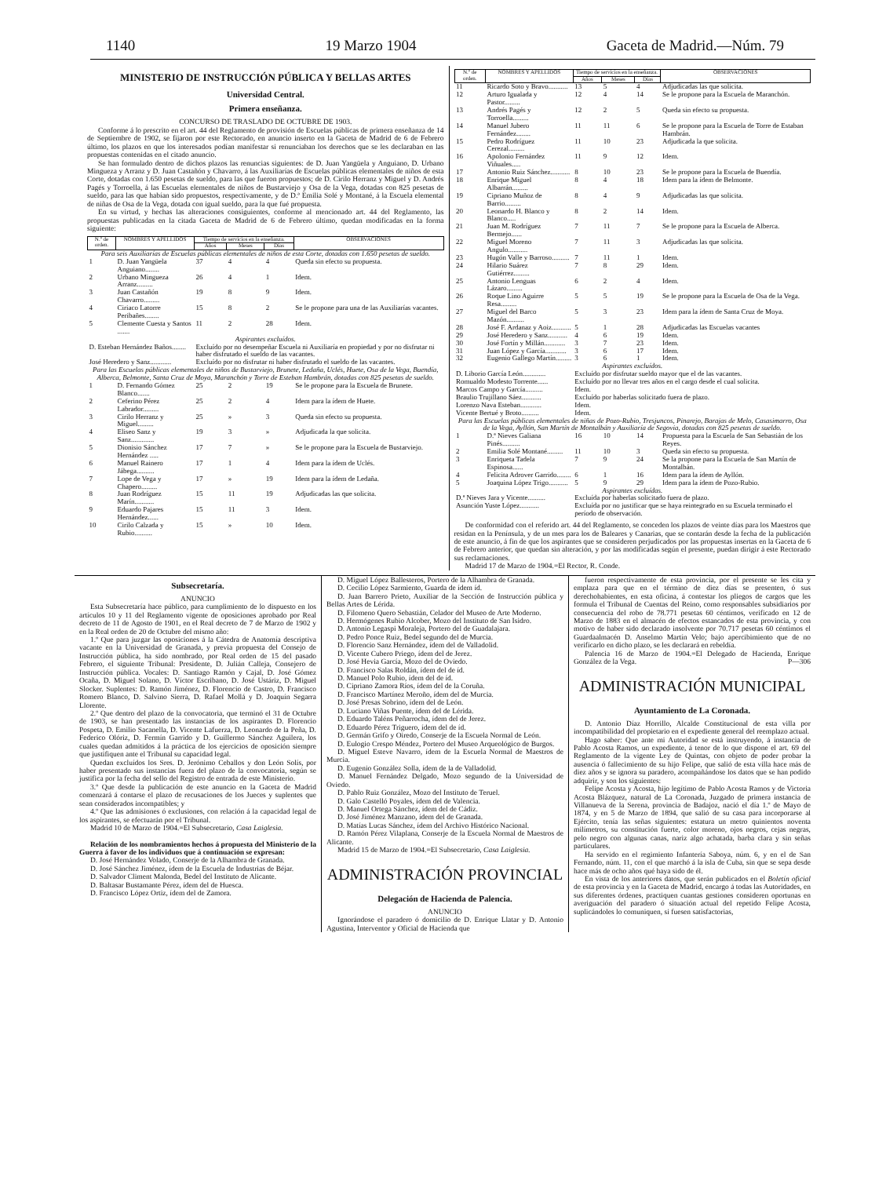1140 19 Marzo 1904 Gaceta de Madrid.—Núm. 79
MINISTERIO DE INSTRUCCIÓN PÚBLICA Y BELLAS ARTES
Universidad Central.
Primera enseñanza.
CONCURSO DE TRASLADO DE OCTUBRE DE 1903.
Conforme á lo prescrito en el art. 44 del Reglamento de provisión de Escuelas públicas de primera enseñanza de 14 de Septiembre de 1902, se fijaron por este Rectorado, en anuncio inserto en la Gaceta de Madrid de 6 de Febrero último, los plazos en que los interesados podían manifestar si renunciaban los derechos que se les declaraban en las propuestas contenidas en el citado anuncio.
Se han formulado dentro de dichos plazos las renuncias siguientes: de D. Juan Yangüela y Anguiano, D. Urbano Mingueza y Arranz y D. Juan Castañón y Chavarro, á las Auxiliarías de Escuelas públicas elementales de niños de esta Corte, dotadas con 1.650 pesetas de sueldo, para las que fueron propuestos; de D. Cirilo Herranz y Miguel y D. Andrés Pagés y Torroella, á las Escuelas elementales de niños de Bustarviejo y Osa de la Vega, dotadas con 825 pesetas de sueldo, para las que habían sido propuestos, respectivamente, y de D.ª Emilia Solé y Montané, á la Escuela elemental de niñas de Osa de la Vega, dotada con igual sueldo, para la que fué propuesta.
En su virtud, y hechas las alteraciones consiguientes, conforme al mencionado art. 44 del Reglamento, las propuestas publicadas en la citada Gaceta de Madrid de 6 de Febrero último, quedan modificadas en la forma siguiente:
| N.º de orden. | NOMBRES Y APELLIDOS | Tiempo de servicios en la enseñanza. | | | OBSERVACIONES |
| --- | --- | --- | --- | --- | --- |
| | | Años | Meses | Días | |
| Para seis Auxiliarías de Escuelas públicas elementales de niños de esta Corte, dotadas con 1.650 pesetas de sueldo. | | | | | |
| 1 | D. Juan Yangüela Anguiano........ | 37 | 4 | 4 | Queda sin efecto su propuesta. |
| 2 | Urbano Mingueza Arranz......... | 26 | 4 | 1 | Idem. |
| 3 | Juan Castañón Chavarro......... | 19 | 8 | 9 | Idem. |
| 4 | Ciriaco Latorre Peribañes........ | 15 | 8 | 2 | Se le propone para una de las Auxiliarías vacantes. |
| 5 | Clemente Cuesta y Santos ....... | 11 | 2 | 28 | Idem. |
| Aspirantes excluídos. | | | | | |
| D. Esteban Hernández Baños........ | | Excluído por no desempeñar Escuela ni Auxiliaría en propiedad y por no disfrutar ni haber disfrutado el sueldo de las vacantes. | | | |
| José Heredero y Sanz............ | | Excluído por no disfrutar ni haber disfrutado el sueldo de las vacantes. | | | |
| Para las Escuelas públicas elementales de niños de Bustarviejo, Brunete, Ledaña, Uclés, Huete, Osa de la Vega, Buendía, Alberca, Belmonte, Santa Cruz de Moya, Maranchón y Torre de Esteban Hambrán, dotadas con 825 pesetas de sueldo. | | | | | |
| 1 | D. Fernando Gómez Blanco....... | 25 | 2 | 19 | Se le propone para la Escuela de Brunete. |
| 2 | Ceferino Pérez Labrador......... | 25 | 2 | 4 | Idem para la ídem de Huete. |
| 3 | Cirilo Herranz y Miguel......... | 25 | » | 3 | Queda sin efecto su propuesta. |
| 4 | Eliseo Sanz y Sanz............. | 19 | 3 | » | Adjudicada la que solicita. |
| 5 | Dionisio Sánchez Hernández ..... | 17 | 7 | » | Se le propone para la Escuela de Bustarviejo. |
| 6 | Manuel Rainero Jábega.......... | 17 | 1 | 4 | Idem para la ídem de Uclés. |
| 7 | Lope de Vega y Chapero......... | 17 | » | 19 | Idem para la ídem de Ledaña. |
| 8 | Juan Rodríguez Marín........... | 15 | 11 | 19 | Adjudicadas las que solicita. |
| 9 | Eduardo Pajares Hernández...... | 15 | 11 | 3 | Idem. |
| 10 | Cirilo Calzada y Rubio.......... | 15 | » | 10 | Idem. |
| N.º de orden. | NOMBRES Y APELLIDOS | Tiempo de servicios en la enseñanza. | | | OBSERVACIONES |
| --- | --- | --- | --- | --- | --- |
| | | Años | Meses | Días | |
| 11 | Ricardo Soto y Bravo........... | 13 | 5 | 4 | Adjudicadas las que solicita. |
| 12 | Arturo Igualada y Pastor......... | 12 | 4 | 14 | Se le propone para la Escuela de Maranchón. |
| 13 | Andrés Pagés y Torroella......... | 12 | 2 | 5 | Queda sin efecto su propuesta. |
| 14 | Manuel Jubero Fernández........ | 11 | 11 | 6 | Se le propone para la Escuela de Torre de Estaban Hambrán. |
| 15 | Pedro Rodríguez Cerezal......... | 11 | 10 | 23 | Adjudicada la que solicita. |
| 16 | Apolonio Fernández Viñuales..... | 11 | 9 | 12 | Idem. |
| 17 | Antonio Ruiz Sánchez........... | 8 | 10 | 23 | Se le propone para la Escuela de Buendía. |
| 18 | Enrique Miguel Albarrán......... | 8 | 4 | 18 | Idem para la ídem de Belmonte. |
| 19 | Cipriano Muñoz de Barrio......... | 8 | 4 | 9 | Adjudicadas las que solicita. |
| 20 | Leonardo H. Blanco y Blanco..... | 8 | 2 | 14 | Idem. |
| 21 | Juan M. Rodríguez Bermejo...... | 7 | 11 | 7 | Se le propone para la Escuela de Alberca. |
| 22 | Miguel Moreno Angulo........... | 7 | 11 | 3 | Adjudicadas las que solicita. |
| 23 | Hugón Valle y Barroso.......... | 7 | 11 | 1 | Idem. |
| 24 | Hilario Suárez Gutiérrez......... | 7 | 8 | 29 | Idem. |
| 25 | Antonio Lenguas Lázaro......... | 6 | 2 | 4 | Idem. |
| 26 | Roque Lino Aguirre Resa......... | 5 | 5 | 19 | Se le propone para la Escuela de Osa de la Vega. |
| 27 | Miguel del Barco Mazón.......... | 5 | 3 | 23 | Idem para la ídem de Santa Cruz de Moya. |
| 28 | José F. Ardanaz y Aoiz........... | 5 | 1 | 28 | Adjudicadas las Escuelas vacantes |
| 29 | José Heredero y Sanz........... | 4 | 6 | 19 | Idem. |
| 30 | José Fortín y Millán............ | 3 | 7 | 23 | Idem. |
| 31 | Juan López y García............ | 3 | 6 | 17 | Idem. |
| 32 | Eugenio Gallego Martín......... | 3 | 6 | 1 | Idem. |
| Aspirantes excluídos. | | | | | |
| D. Liborio García León............. | | Excluído por disfrutar sueldo mayor que el de las vacantes. | | | |
| Romualdo Modesto Torrente...... | | Excluído por no llevar tres años en el cargo desde el cual solicita. | | | |
| Marcos Campo y García.......... | | Idem. | | | |
| Braulio Trujillano Sáez........... | | Excluído por haberlas solicitado fuera de plazo. | | | |
| Lorenzo Nava Esteban............ | | Idem. | | | |
| Vicente Bertué y Broto.......... | | Idem. | | | |
| Para las Escuelas públicas elementales de niñas de Pozo-Rubio, Tresjuncos, Pinarejo, Barajas de Melo, Casasimarro, Osa de la Vega, Ayllón, San Martín de Montalbán y Auxiliaría de Segovia, dotadas con 825 pesetas de sueldo. | | | | | |
| 1 | D.ª Nieves Galiana Pinés.......... | 16 | 10 | 14 | Propuesta para la Escuela de San Sebastián de los Reyes. |
| 2 | Emilia Solé Montané......... | 11 | 10 | 3 | Queda sin efecto su propuesta. |
| 3 | Enriqueta Tadela Espinosa...... | 7 | 9 | 24 | Se la propone para la Escuela de San Martín de Montalbán. |
| 4 | Felicita Adrover Garrido........ | 6 | 1 | 16 | Idem para la ídem de Ayllón. |
| 5 | Joaquina López Trigo........... | 5 | 9 | 29 | Idem para la ídem de Pozo-Rubio. |
| Aspirantes excluídas. | | | | | |
| D.ª Nieves Jara y Vicente.......... | | Excluída por haberlas solicitado fuera de plazo. | | | |
| Asunción Yuste López........... | | Excluída por no justificar que se haya reintegrado en su Escuela terminado el período de observación. | | | |
De conformidad con el referido art. 44 del Reglamento, se conceden los plazos de veinte días para los Maestros que residan en la Península, y de un mes para los de Baleares y Canarias, que se contarán desde la fecha de la publicación de este anuncio, á fin de que los aspirantes que se consideren perjudicados por las propuestas insertas en la Gaceta de 6 de Febrero anterior, que quedan sin alteración, y por las modificadas según el presente, puedan dirigir á este Rectorado sus reclamaciones.
Madrid 17 de Marzo de 1904.=El Rector, R. Conde.
Subsecretaría.
ANUNCIO
Esta Subsecretaría hace público, para cumplimiento de lo dispuesto en los artículos 10 y 11 del Reglamento vigente de oposiciones aprobado por Real decreto de 11 de Agosto de 1901, en el Real decreto de 7 de Marzo de 1902 y en la Real orden de 20 de Octubre del mismo año:
1.º Que para juzgar las oposiciones á la Cátedra de Anatomía descriptiva vacante en la Universidad de Granada, y previa propuesta del Consejo de Instrucción pública, ha sido nombrado, por Real orden de 15 del pasado Febrero, el siguiente Tribunal: Presidente, D. Julián Calleja, Consejero de Instrucción pública. Vocales: D. Santiago Ramón y Cajal, D. José Gómez Ocaña, D. Miguel Solano, D. Víctor Escribano, D. José Ustáriz, D. Miguel Slocker. Suplentes: D. Ramón Jiménez, D. Florencio de Castro, D. Francisco Romero Blanco, D. Salvino Sierra, D. Rafael Mollá y D. Joaquín Segarra Llorente.
2.º Que dentro del plazo de la convocatoria, que terminó el 31 de Octubre de 1903, se han presentado las instancias de los aspirantes D. Florencio Pospeta, D. Emilio Sacanella, D. Vicente Lafuerza, D. Leonardo de la Peña, D. Federico Olóriz, D. Fermín Garrido y D. Guillermo Sánchez Aguilera, los cuales quedan admitidos á la práctica de los ejercicios de oposición siempre que justifiquen ante el Tribunal su capacidad legal.
Quedan excluídos los Sres. D. Jerónimo Ceballos y don León Solís, por haber presentado sus instancias fuera del plazo de la convocatoria, según se justifica por la fecha del sello del Registro de entrada de este Ministerio.
3.º Que desde la publicación de este anuncio en la Gaceta de Madrid comenzará á contarse el plazo de recusaciones de los Jueces y suplentes que sean considerados incompatibles; y
4.º Que las admisiones ó exclusiones, con relación á la capacidad legal de los aspirantes, se efectuarán por el Tribunal.
Madrid 10 de Marzo de 1904.=El Subsecretario, Casa Laiglesia.
Relación de los nombramientos hechos á propuesta del Ministerio de la Guerra á favor de los individuos que á continuación se expresan:
D. José Hernández Volado, Conserje de la Alhambra de Granada.
D. José Sánchez Jiménez, ídem de la Escuela de Industrias de Béjar.
D. Salvador Climent Malonda, Bedel del Instituto de Alicante.
D. Baltasar Bustamante Pérez, ídem del de Huesca.
D. Francisco López Ortiz, ídem del de Zamora.
D. Miguel López Ballesteros, Portero de la Alhambra de Granada.
D. Cecilio López Sarmiento, Guarda de ídem íd.
D. Juan Barrero Prieto, Auxiliar de la Sección de Instrucción pública y Bellas Artes de Lérida.
D. Filomeno Quero Sebastián, Celador del Museo de Arte Moderno.
D. Hermógenes Rubio Alcober, Mozo del Instituto de San Isidro.
D. Antonio Legaspi Moraleja, Portero del de Guadalajara.
D. Pedro Ponce Ruiz, Bedel segundo del de Murcia.
D. Florencio Sanz Hernández, ídem del de Valladolid.
D. Vicente Cubero Priego, ídem del de Jerez.
D. José Hevia García, Mozo del de Oviedo.
D. Francisco Salas Roldán, ídem del de íd.
D. Manuel Polo Rubio, ídem del de íd.
D. Cipriano Zamora Ríos, ídem del de la Coruña.
D. Francisco Martínez Meroño, ídem del de Murcia.
D. José Presas Sobrino, ídem del de León.
D. Luciano Viñas Puente, ídem del de Lérida.
D. Eduardo Taléns Peñarrocha, ídem del de Jerez.
D. Eduardo Pérez Triguero, ídem del de íd.
D. Germán Grifo y Oiredo, Conserje de la Escuela Normal de León.
D. Eulogio Crespo Méndez, Portero del Museo Arqueológico de Burgos.
D. Miguel Esteve Navarro, ídem de la Escuela Normal de Maestros de Murcia.
D. Eugenio González Solla, ídem de la de Valladolid.
D. Manuel Fernández Delgado, Mozo segundo de la Universidad de Oviedo.
D. Pablo Ruiz González, Mozo del Instituto de Teruel.
D. Galo Castelló Poyales, ídem del de Valencia.
D. Manuel Ortega Sánchez, ídem del de Cádiz.
D. José Jiménez Manzano, ídem del de Granada.
D. Matías Lucas Sánchez, ídem del Archivo Histórico Nacional.
D. Ramón Pérez Vilaplana, Conserje de la Escuela Normal de Maestros de Alicante.
Madrid 15 de Marzo de 1904.=El Subsecretario, Casa Laiglesia.
ADMINISTRACIÓN PROVINCIAL
Delegación de Hacienda de Palencia.
ANUNCIO
Ignorándose el paradero ó domicilio de D. Enrique Llatar y D. Antonio Agustina, Interventor y Oficial de Hacienda que
fueron respectivamente de esta provincia, por el presente se les cita y emplaza para que en el término de diez días se presenten, ó sus derechohabientes, en esta oficina, á contestar los pliegos de cargos que les formula el Tribunal de Cuentas del Reino, como responsables subsidiarios por consecuencia del robo de 78.771 pesetas 60 céntimos, verificado en 12 de Marzo de 1883 en el almacén de efectos estancados de esta provincia, y con motivo de haber sido declarado insolvente por 70.717 pesetas 60 céntimos el Guardaalmacén D. Anselmo Martín Velo; bajo apercibimiento que de no verificarlo en dicho plazo, se les declarará en rebeldía.
Palencia 16 de Marzo de 1904.=El Delegado de Hacienda, Enrique González de la Vega. P—306
ADMINISTRACIÓN MUNICIPAL
Ayuntamiento de La Coronada.
D. Antonio Díaz Horrillo, Alcalde Constitucional de esta villa por incompatibilidad del propietario en el expediente general del reemplazo actual.
Hago saber: Que ante mi Autoridad se está instruyendo, á instancia de Pablo Acosta Ramos, un expediente, á tenor de lo que dispone el art. 69 del Reglamento de la vigente Ley de Quintas, con objeto de poder probar la ausencia ó fallecimiento de su hijo Felipe, que salió de esta villa hace más de diez años y se ignora su paradero, acompañándose los datos que se han podido adquirir, y son los siguientes:
Felipe Acosta y Acosta, hijo legítimo de Pablo Acosta Ramos y de Victoria Acosta Blázquez, natural de La Coronada, Juzgado de primera instancia de Villanueva de la Serena, provincia de Badajoz, nació el día 1.º de Mayo de 1874, y en 5 de Marzo de 1894, que salió de su casa para incorporarse al Ejército, tenía las señas siguientes: estatura un metro quinientos noventa milímetros, su constitución fuerte, color moreno, ojos negros, cejas negras, pelo negro con algunas canas, nariz algo achatada, barba clara y sin señas particulares.
Ha servido en el regimiento Infantería Saboya, núm. 6, y en el de San Fernando, núm. 11, con el que marchó á la isla de Cuba, sin que se sepa desde hace más de ocho años qué haya sido de él.
En vista de los anteriores datos, que serán publicados en el Boletín oficial de esta provincia y en la Gaceta de Madrid, encargo á todas las Autoridades, en sus diferentes órdenes, practiquen cuantas gestiones consideren oportunas en averiguación del paradero ó situación actual del repetido Felipe Acosta, suplicándoles lo comuniquen, si fuesen satisfactorias,